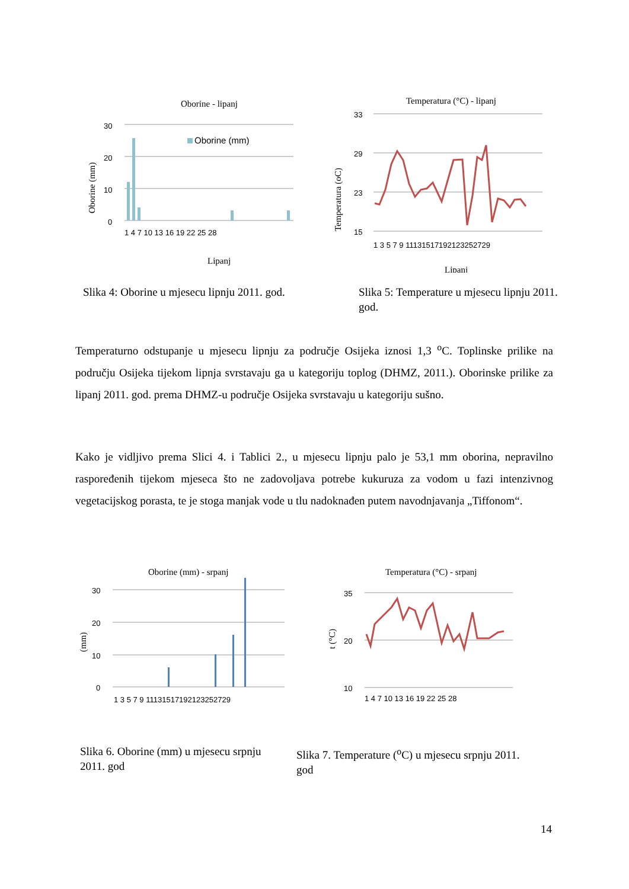Oborine - lipanj
30
20
10
0
Oborine (mm)
1 4 7 10 13 16 19 22 25 28
Lipanj
Oborine (mm)
Temperatura (°C) - lipanj
33
29
23
15
1 3 5 7 9 11131517192123252729
Lipanj
Temperatura (oC)
Slika 4: Oborine u mjesecu lipnju 2011. god.
Slika 5: Temperature u mjesecu lipnju 2011. god.
Temperaturno odstupanje u mjesecu lipnju za područje Osijeka iznosi 1,3 <sup>o</sup>C. Toplinske prilike na području Osijeka tijekom lipnja svrstavaju ga u kategoriju toplog (DHMZ, 2011.). Oborinske prilike za lipanj 2011. god. prema DHMZ-u područje Osijeka svrstavaju u kategoriju sušno.
Kako je vidljivo prema Slici 4. i Tablici 2., u mjesecu lipnju palo je 53,1 mm oborina, nepravilno raspoređenih tijekom mjeseca što ne zadovoljava potrebe kukuruza za vodom u fazi intenzivnog vegetacijskog porasta, te je stoga manjak vode u tlu nadoknađen putem navodnjavanja „Tiffonom“.
Oborine (mm) - srpanj
30
20
10
0
1 3 5 7 9 11131517192123252729
(mm)
Temperatura (°C) - srpanj
35
20
10
1 4 7 10 13 16 19 22 25 28
t (°C)
Slika 6. Oborine (mm) u mjesecu srpnju 2011. god
Slika 7. Temperature (<sup>o</sup>C) u mjesecu srpnju 2011. god
14